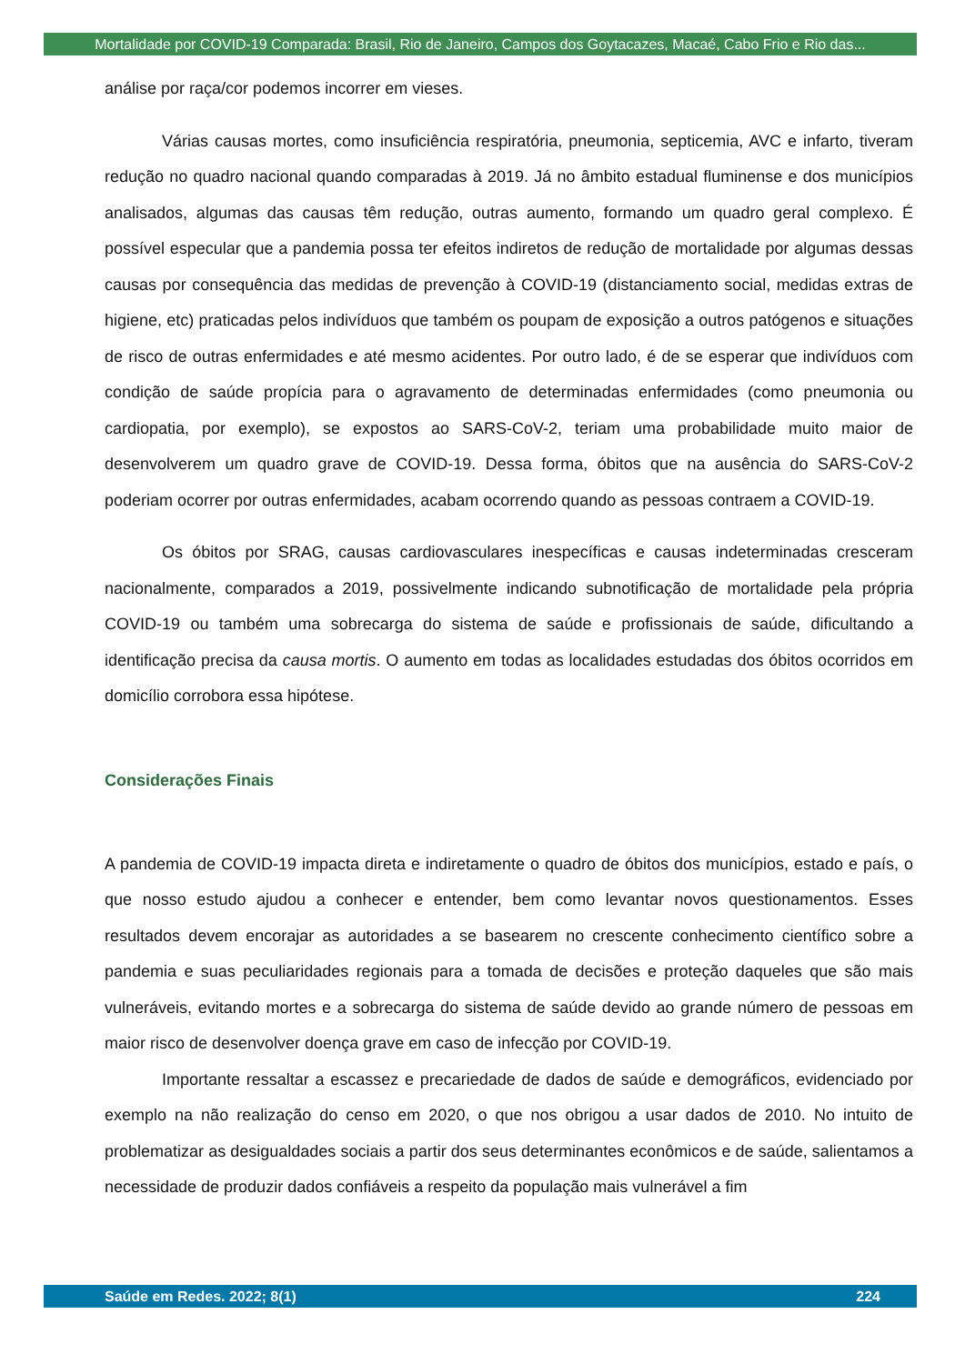Mortalidade por COVID-19 Comparada: Brasil, Rio de Janeiro, Campos dos Goytacazes, Macaé, Cabo Frio e Rio das...
análise por raça/cor podemos incorrer em vieses.
Várias causas mortes, como insuficiência respiratória, pneumonia, septicemia, AVC e infarto, tiveram redução no quadro nacional quando comparadas à 2019. Já no âmbito estadual fluminense e dos municípios analisados, algumas das causas têm redução, outras aumento, formando um quadro geral complexo. É possível especular que a pandemia possa ter efeitos indiretos de redução de mortalidade por algumas dessas causas por consequência das medidas de prevenção à COVID-19 (distanciamento social, medidas extras de higiene, etc) praticadas pelos indivíduos que também os poupam de exposição a outros patógenos e situações de risco de outras enfermidades e até mesmo acidentes. Por outro lado, é de se esperar que indivíduos com condição de saúde propícia para o agravamento de determinadas enfermidades (como pneumonia ou cardiopatia, por exemplo), se expostos ao SARS-CoV-2, teriam uma probabilidade muito maior de desenvolverem um quadro grave de COVID-19. Dessa forma, óbitos que na ausência do SARS-CoV-2 poderiam ocorrer por outras enfermidades, acabam ocorrendo quando as pessoas contraem a COVID-19.
Os óbitos por SRAG, causas cardiovasculares inespecíficas e causas indeterminadas cresceram nacionalmente, comparados a 2019, possivelmente indicando subnotificação de mortalidade pela própria COVID-19 ou também uma sobrecarga do sistema de saúde e profissionais de saúde, dificultando a identificação precisa da causa mortis. O aumento em todas as localidades estudadas dos óbitos ocorridos em domicílio corrobora essa hipótese.
Considerações Finais
A pandemia de COVID-19 impacta direta e indiretamente o quadro de óbitos dos municípios, estado e país, o que nosso estudo ajudou a conhecer e entender, bem como levantar novos questionamentos. Esses resultados devem encorajar as autoridades a se basearem no crescente conhecimento científico sobre a pandemia e suas peculiaridades regionais para a tomada de decisões e proteção daqueles que são mais vulneráveis, evitando mortes e a sobrecarga do sistema de saúde devido ao grande número de pessoas em maior risco de desenvolver doença grave em caso de infecção por COVID-19.
Importante ressaltar a escassez e precariedade de dados de saúde e demográficos, evidenciado por exemplo na não realização do censo em 2020, o que nos obrigou a usar dados de 2010. No intuito de problematizar as desigualdades sociais a partir dos seus determinantes econômicos e de saúde, salientamos a necessidade de produzir dados confiáveis a respeito da população mais vulnerável a fim
Saúde em Redes. 2022; 8(1) 224